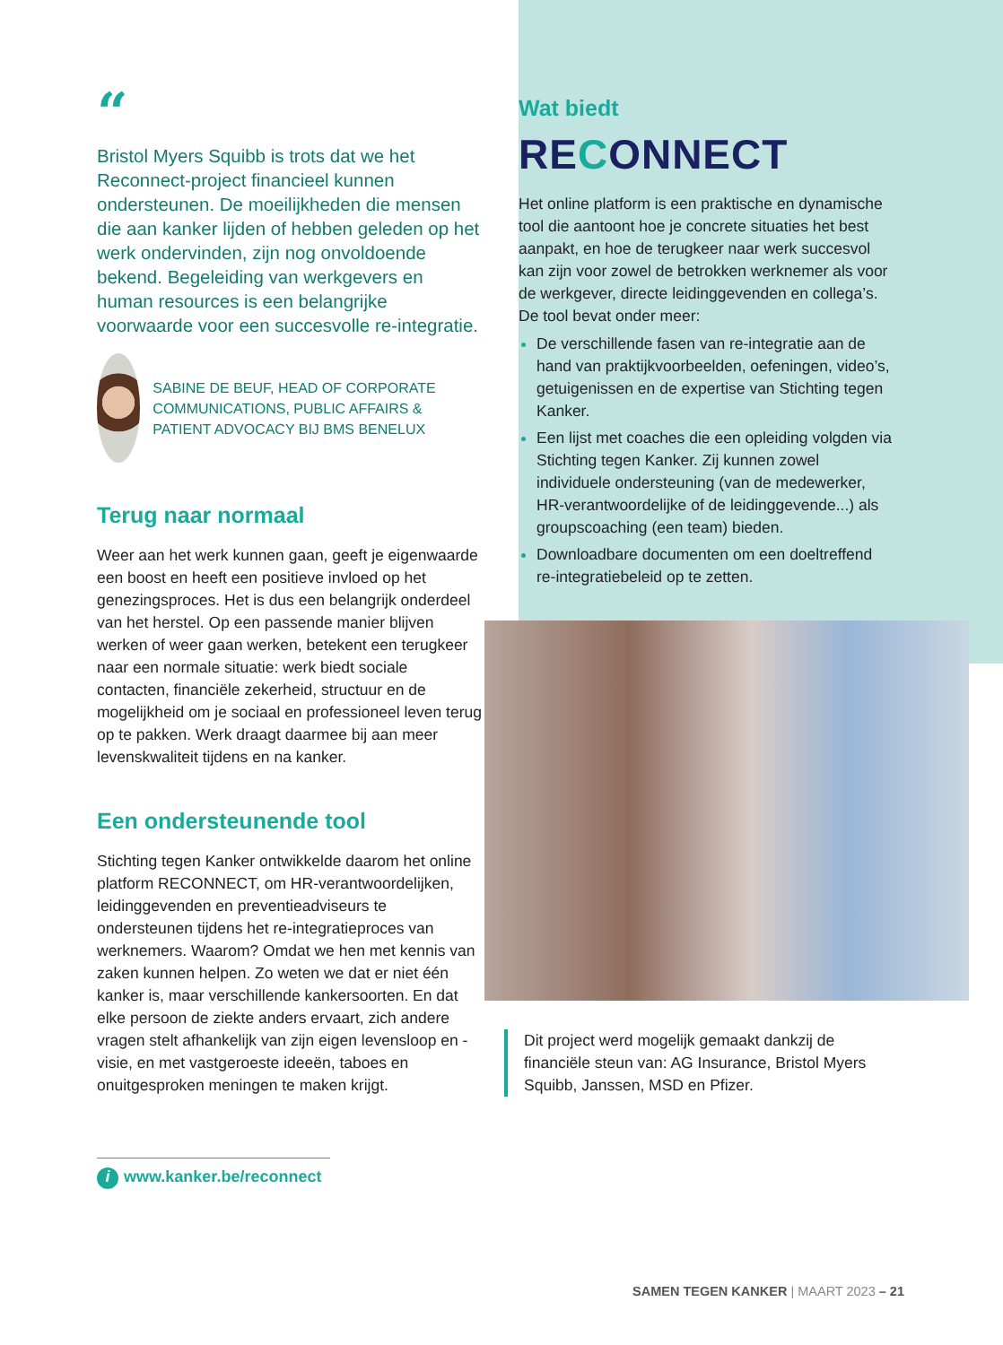“
Bristol Myers Squibb is trots dat we het Reconnect-project financieel kunnen ondersteunen. De moeilijkheden die mensen die aan kanker lijden of hebben geleden op het werk ondervinden, zijn nog onvoldoende bekend. Begeleiding van werkgevers en human resources is een belangrijke voorwaarde voor een succesvolle re-integratie.
SABINE DE BEUF, HEAD OF CORPORATE COMMUNICATIONS, PUBLIC AFFAIRS & PATIENT ADVOCACY BIJ BMS BENELUX
Terug naar normaal
Weer aan het werk kunnen gaan, geeft je eigenwaarde een boost en heeft een positieve invloed op het genezingsproces. Het is dus een belangrijk onderdeel van het herstel. Op een passende manier blijven werken of weer gaan werken, betekent een terugkeer naar een normale situatie: werk biedt sociale contacten, financiële zekerheid, structuur en de mogelijkheid om je sociaal en professioneel leven terug op te pakken. Werk draagt daarmee bij aan meer levenskwaliteit tijdens en na kanker.
Een ondersteunende tool
Stichting tegen Kanker ontwikkelde daarom het online platform RECONNECT, om HR-verantwoordelijken, leidinggevenden en preventieadviseurs te ondersteunen tijdens het re-integratieproces van werknemers. Waarom? Omdat we hen met kennis van zaken kunnen helpen. Zo weten we dat er niet één kanker is, maar verschillende kankersoorten. En dat elke persoon de ziekte anders ervaart, zich andere vragen stelt afhankelijk van zijn eigen levensloop en -visie, en met vastgeroeste ideeën, taboes en onuitgesproken meningen te maken krijgt.
i www.kanker.be/reconnect
Wat biedt
RECONNECT
Het online platform is een praktische en dynamische tool die aantoont hoe je concrete situaties het best aanpakt, en hoe de terugkeer naar werk succesvol kan zijn voor zowel de betrokken werknemer als voor de werkgever, directe leidinggevenden en collega’s. De tool bevat onder meer:
De verschillende fasen van re-integratie aan de hand van praktijkvoorbeelden, oefeningen, video’s, getuigenissen en de expertise van Stichting tegen Kanker.
Een lijst met coaches die een opleiding volgden via Stichting tegen Kanker. Zij kunnen zowel individuele ondersteuning (van de medewerker, HR-verantwoordelijke of de leidinggevende...) als groupscoaching (een team) bieden.
Downloadbare documenten om een doeltreffend re-integratiebeleid op te zetten.
Dit project werd mogelijk gemaakt dankzij de financiële steun van: AG Insurance, Bristol Myers Squibb, Janssen, MSD en Pfizer.
SAMEN TEGEN KANKER | MAART 2023 – 21